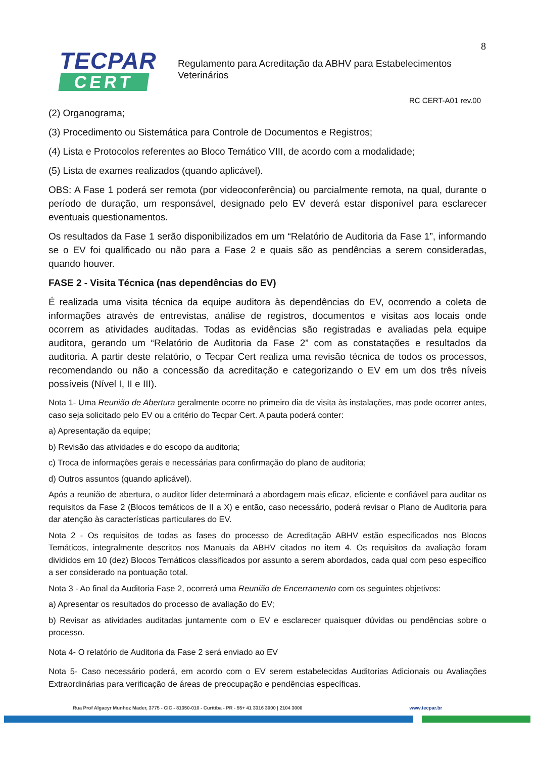8
TECPAR
CERT
Regulamento para Acreditação da ABHV para Estabelecimentos
Veterinários
RC CERT-A01 rev.00
(2) Organograma;
(3) Procedimento ou Sistemática para Controle de Documentos e Registros;
(4) Lista e Protocolos referentes ao Bloco Temático VIII, de acordo com a modalidade;
(5) Lista de exames realizados (quando aplicável).
OBS: A Fase 1 poderá ser remota (por videoconferência) ou parcialmente remota, na qual, durante o período de duração, um responsável, designado pelo EV deverá estar disponível para esclarecer eventuais questionamentos.
Os resultados da Fase 1 serão disponibilizados em um “Relatório de Auditoria da Fase 1”, informando se o EV foi qualificado ou não para a Fase 2 e quais são as pendências a serem consideradas, quando houver.
FASE 2 - Visita Técnica (nas dependências do EV)
É realizada uma visita técnica da equipe auditora às dependências do EV, ocorrendo a coleta de informações através de entrevistas, análise de registros, documentos e visitas aos locais onde ocorrem as atividades auditadas. Todas as evidências são registradas e avaliadas pela equipe auditora, gerando um “Relatório de Auditoria da Fase 2” com as constatações e resultados da auditoria. A partir deste relatório, o Tecpar Cert realiza uma revisão técnica de todos os processos, recomendando ou não a concessão da acreditação e categorizando o EV em um dos três níveis possíveis (Nível I, II e III).
Nota 1- Uma Reunião de Abertura geralmente ocorre no primeiro dia de visita às instalações, mas pode ocorrer antes, caso seja solicitado pelo EV ou a critério do Tecpar Cert. A pauta poderá conter:
a) Apresentação da equipe;
b) Revisão das atividades e do escopo da auditoria;
c) Troca de informações gerais e necessárias para confirmação do plano de auditoria;
d) Outros assuntos (quando aplicável).
Após a reunião de abertura, o auditor líder determinará a abordagem mais eficaz, eficiente e confiável para auditar os requisitos da Fase 2 (Blocos temáticos de II a X) e então, caso necessário, poderá revisar o Plano de Auditoria para dar atenção às características particulares do EV.
Nota 2 - Os requisitos de todas as fases do processo de Acreditação ABHV estão especificados nos Blocos Temáticos, integralmente descritos nos Manuais da ABHV citados no item 4. Os requisitos da avaliação foram divididos em 10 (dez) Blocos Temáticos classificados por assunto a serem abordados, cada qual com peso específico a ser considerado na pontuação total.
Nota 3 - Ao final da Auditoria Fase 2, ocorrerá uma Reunião de Encerramento com os seguintes objetivos:
a) Apresentar os resultados do processo de avaliação do EV;
b) Revisar as atividades auditadas juntamente com o EV e esclarecer quaisquer dúvidas ou pendências sobre o processo.
Nota 4- O relatório de Auditoria da Fase 2 será enviado ao EV
Nota 5- Caso necessário poderá, em acordo com o EV serem estabelecidas Auditorias Adicionais ou Avaliações Extraordinárias para verificação de áreas de preocupação e pendências específicas.
Rua Prof Algacyr Munhoz Mader, 3775 - CIC - 81350-010 - Curitiba - PR - 55+ 41 3316 3000 | 2104 3000 www.tecpar.br